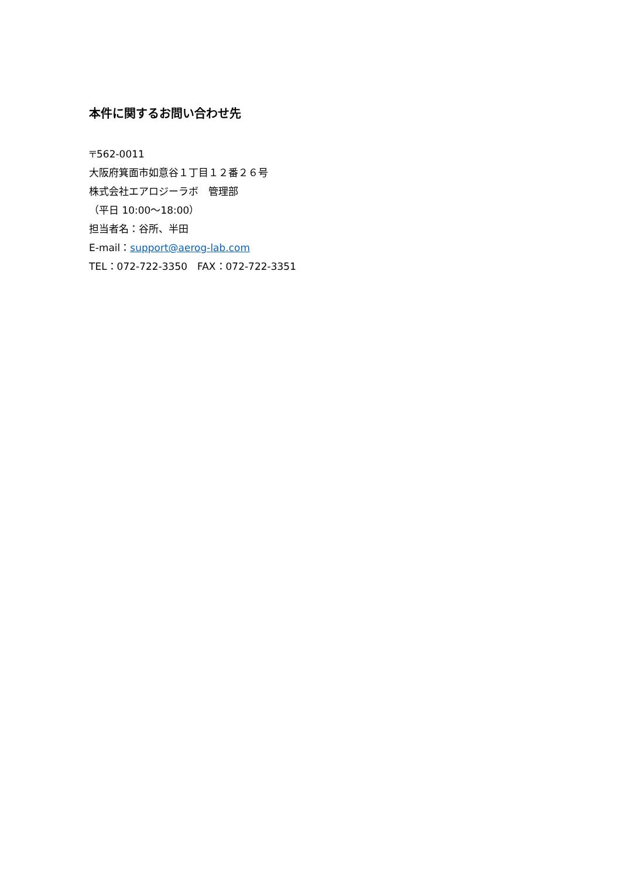本件に関するお問い合わせ先
〒562-0011
大阪府箕面市如意谷１丁目１２番２６号
株式会社エアロジーラボ　管理部
（平日 10:00～18:00）
担当者名：谷所、半田
E-mail：support@aerog-lab.com
TEL：072-722-3350　FAX：072-722-3351